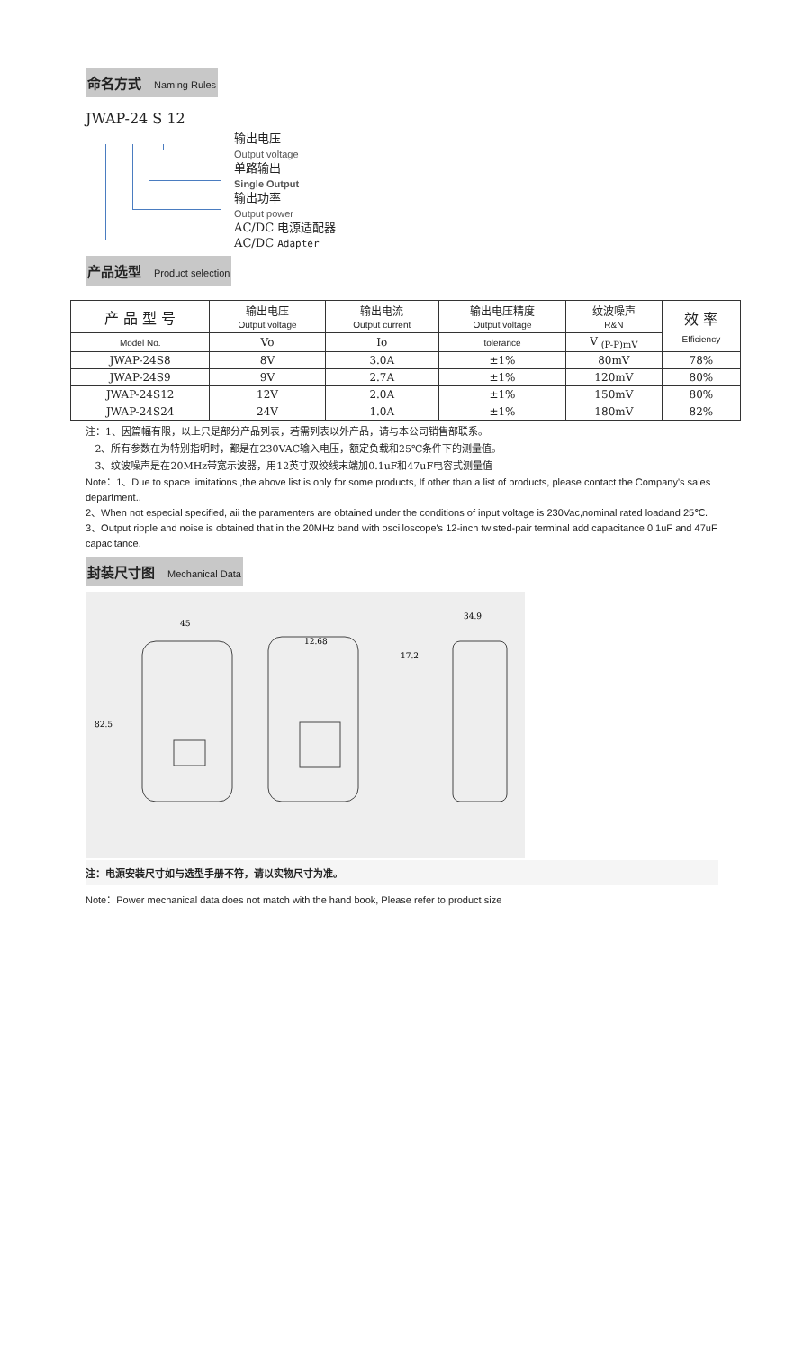命名方式 Naming Rules
JWAP-24 S 12
输出电压
Output voltage
单路输出
Single Output
输出功率
Output power
AC/DC 电源适配器
AC/DC Adapter
产品选型 Product selection
| 产 品 型 号 | 输出电压 Output voltage | 输出电流 Output current | 输出电压精度 Output voltage | 纹波噪声 R&N | 效 率 Efficiency |
| --- | --- | --- | --- | --- | --- |
| Model No. | Vo | Io | tolerance | V <sub>(P-P)mV</sub> | |
| JWAP-24S8 | 8V | 3.0A | ±1% | 80mV | 78% |
| JWAP-24S9 | 9V | 2.7A | ±1% | 120mV | 80% |
| JWAP-24S12 | 12V | 2.0A | ±1% | 150mV | 80% |
| JWAP-24S24 | 24V | 1.0A | ±1% | 180mV | 82% |
注：1、因篇幅有限，以上只是部分产品列表，若需列表以外产品，请与本公司销售部联系。
2、所有参数在为特别指明时，都是在230VAC输入电压，额定负载和25℃条件下的测量值。
3、纹波噪声是在20MHz带宽示波器，用12英寸双绞线末端加0.1uF和47uF电容式测量值
Note：1、Due to space limitations ,the above list is only for some products, If other than a list of products, please contact the Company's sales department..
2、When not especial specified, aii the paramenters are obtained under the conditions of input voltage is 230Vac,nominal rated loadand 25℃.
3、Output ripple and noise is obtained that in the 20MHz band with oscilloscope's 12-inch twisted-pair terminal add capacitance 0.1uF and 47uF capacitance.
封装尺寸图 Mechanical Data
45
12.68
17.2
34.9
82.5
注：电源安装尺寸如与选型手册不符，请以实物尺寸为准。
Note：Power mechanical data does not match with the hand book, Please refer to product size